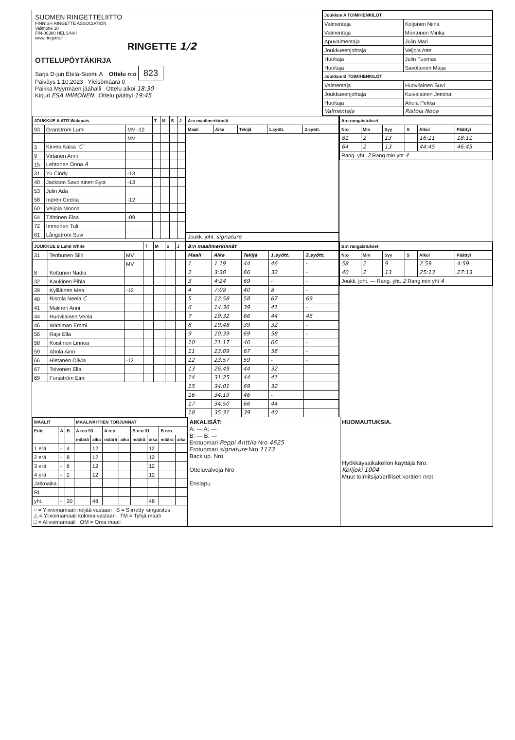SUOMEN RINGETTELIITTO
FINNISH RINGETTE ASSOCIATION
Valimotie 10
FIN-00380 HELSINKI
www.ringette.fi
RINGETTE 1/2
OTTELUPÖYTÄKIRJA
Sarja D-jun Etelä-Suomi A Ottelu n:o 823
Päiväys 1.10.2023 Yleisömäärä 0
Paikka Myyrmäen jäähalli Ottelu alkoi 18:30
Kirjuri ESA IMMONEN Ottelu päättyi 19:45
| Joukkue A TOIMIHENKILÖT | |
| --- | --- |
| Valmentaja | Koljonen Niina |
| Valmentaja | Montonen Minka |
| Apuvalmentaja | Julin Mari |
| Joukkueenjohtaja | Veijola Atte |
| Huoltaja | Julin Tuomas |
| Huoltaja | Savolainen Maija |
| Joukkue B TOIMIHENKILÖT | |
| Valmentaja | Huovilainen Suvi |
| Joukkueenjohtaja | Kuivalainen Jemina |
| Huoltaja | Ahola Pekka |
| Valmentaja | Ristola Nooa |
| JOUKKUE A ATR Walapais | | | T | M | S | J |
| --- | --- | --- | --- | --- | --- | --- |
| 93 | Granström Lumi | MV -12 | | | | |
| | | MV | | | | |
| 3 | Kirves Kaisa 'C' | | | | | |
| 9 | Virtanen Anni | | | | | |
| 15 | Lehtonen Oona A | | | | | |
| 31 | Yu Cindy | -13 | | | | |
| 40 | Jackson Savolainen Eyla | -13 | | | | |
| 53 | Julin Ada | | | | | |
| 58 | Indrén Cecilia | -12 | | | | |
| 60 | Veijola Moona | | | | | |
| 64 | Tähtinen Elsa | -09 | | | | |
| 72 | Immonen Tuli | | | | | |
| 81 | Långström Suvi | | | | | |
| A:n maalimerkinnät | | | | |
| --- | --- | --- | --- | --- |
| Maali | Aika | Tekijä | 1.syött. | 2.syött. |
| Joukk. joht. signature | | | | |
| A:n rangaistukset | | | | | |
| --- | --- | --- | --- | --- | --- |
| N:o | Min | Syy | S | Alkoi | Päättyi |
| 81 | 2 | 13 | | 16:11 | 18:11 |
| 64 | 2 | 13 | | 44:45 | 46:45 |
| Rang. yht. 2 Rang min yht 4 | | | | | |
| JOUKKUE B Lahti White | | | T | M | S | J |
| --- | --- | --- | --- | --- | --- | --- |
| 31 | Tenhunen Siiri | MV | | | | |
| | | MV | | | | |
| 8 | Kettunen Nadia | | | | | |
| 32 | Kaukinen Pihla | | | | | |
| 39 | Kylliäinen Mea | -12 | | | | |
| 40 | Ristola Neela C | | | | | |
| 41 | Malinen Anni | | | | | |
| 44 | Huovilainen Venla | | | | | |
| 46 | Wahlman Emmi | | | | | |
| 56 | Raja Ella | | | | | |
| 58 | Koistinen Linnea | | | | | |
| 59 | Ahola Aino | | | | | |
| 66 | Hietanen Olivia | -12 | | | | |
| 67 | Toivonen Ella | | | | | |
| 69 | Forsström Eimi | | | | | |
| B:n maalimerkinnät | | | | |
| --- | --- | --- | --- | --- |
| Maali | Aika | Tekijä | 1.syött. | 2.syött. |
| 1 | 1.19 | 44 | 46 | - |
| 2 | 3:30 | 66 | 32 | - |
| 3 | 4:24 | 69 | - | - |
| 4 | 7:08 | 40 | 8 | - |
| 5 | 12:58 | 58 | 67 | 69 |
| 6 | 14:36 | 39 | 41 | - |
| 7 | 19:32 | 66 | 44 | 46 |
| 8 | 19:48 | 39 | 32 | - |
| 9 | 20:39 | 69 | 58 | - |
| 10 | 21:17 | 46 | 66 | - |
| 11 | 23:09 | 67 | 58 | - |
| 12 | 23:57 | 59 | - | - |
| 13 | 26:49 | 44 | 32 | |
| 14 | 31:25 | 44 | 41 | |
| 15 | 34:01 | 69 | 32 | |
| 16 | 34:19 | 46 | - | |
| 17 | 34:50 | 66 | 44 | |
| 18 | 35:31 | 39 | 40 | |
| B:n rangaistukset | | | | | |
| --- | --- | --- | --- | --- | --- |
| N:o | Min | Syy | S | Alkoi | Päättyi |
| 58 | 2 | 9 | | 2.59 | 4:59 |
| 40 | 2 | 13 | | 25:13 | 27:13 |
| Joukk. joht. — Rang. yht. 2 Rang min yht 4 | | | | | |
| MAALIT | | | MAALIVAHTIEN TORJUNNAT | | | | | | | |
| --- | --- | --- | --- | --- | --- | --- | --- | --- | --- | --- |
| Erät | A | B | A n:o 93 | | A n:o | | B n:o 31 | | B n:o | |
| | | | määrä | aika | määrä | aika | määrä | aika | määrä | aika |
| 1 erä | - | 4 | | 12 | | | | 12 | | |
| 2 erä | - | 8 | | 12 | | | | 12 | | |
| 3 erä | - | 6 | | 12 | | | | 12 | | |
| 4 erä | - | 2 | | 12 | | | | 12 | | |
| Jatkoaika | | | | | | | | | | |
| RL | | | | | | | | | | |
| yht. | - | 20 | | 48 | | | | 48 | | |
○ = Ylivoimamaali neljää vastaan S = Siirretty rangaistus
△ = Ylivoimamaali kolmea vastaan TM = Tyhjä maali
□ = Alivoimamaali OM = Oma maali
AIKALISÄT:
A: — A: —
B: — B: —
Erotuomari Peppi Anttila Nro 4625
Erotuomari signature Nro 1173
Back up. Nro
Otteluvalvoja Nro
Ensiapu
HUOMAUTUKSIA.
Hyökkäysaikakellon käyttäjä Nro.
Kolijoki 1004
Muut toimitsijat/erilliset korttien nrot